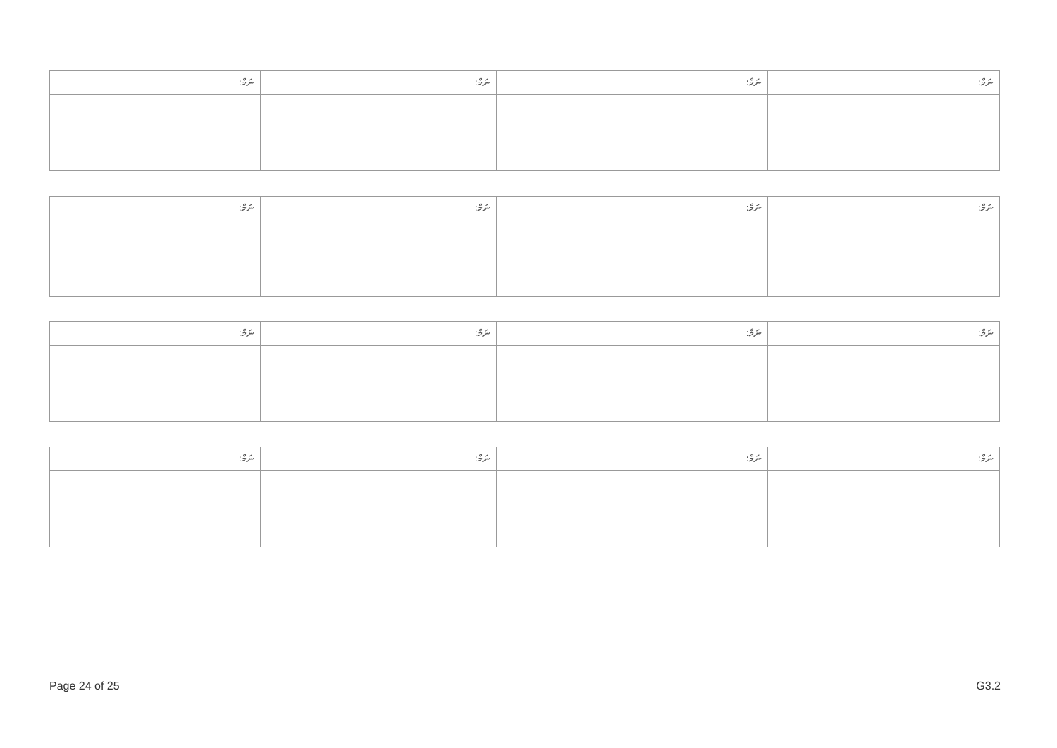| ނަމް: | ނަމް: | ނަމް: | ނަމް: |
| --- | --- | --- | --- |
| ނަމް: | ނަމް: | ނަމް: | ނަމް: |
| --- | --- | --- | --- |
| ނަމް: | ނަމް: | ނަމް: | ނަމް: |
| --- | --- | --- | --- |
| ނަމް: | ނަމް: | ނަމް: | ނަމް: |
| --- | --- | --- | --- |
Page 24 of 25 G3.2